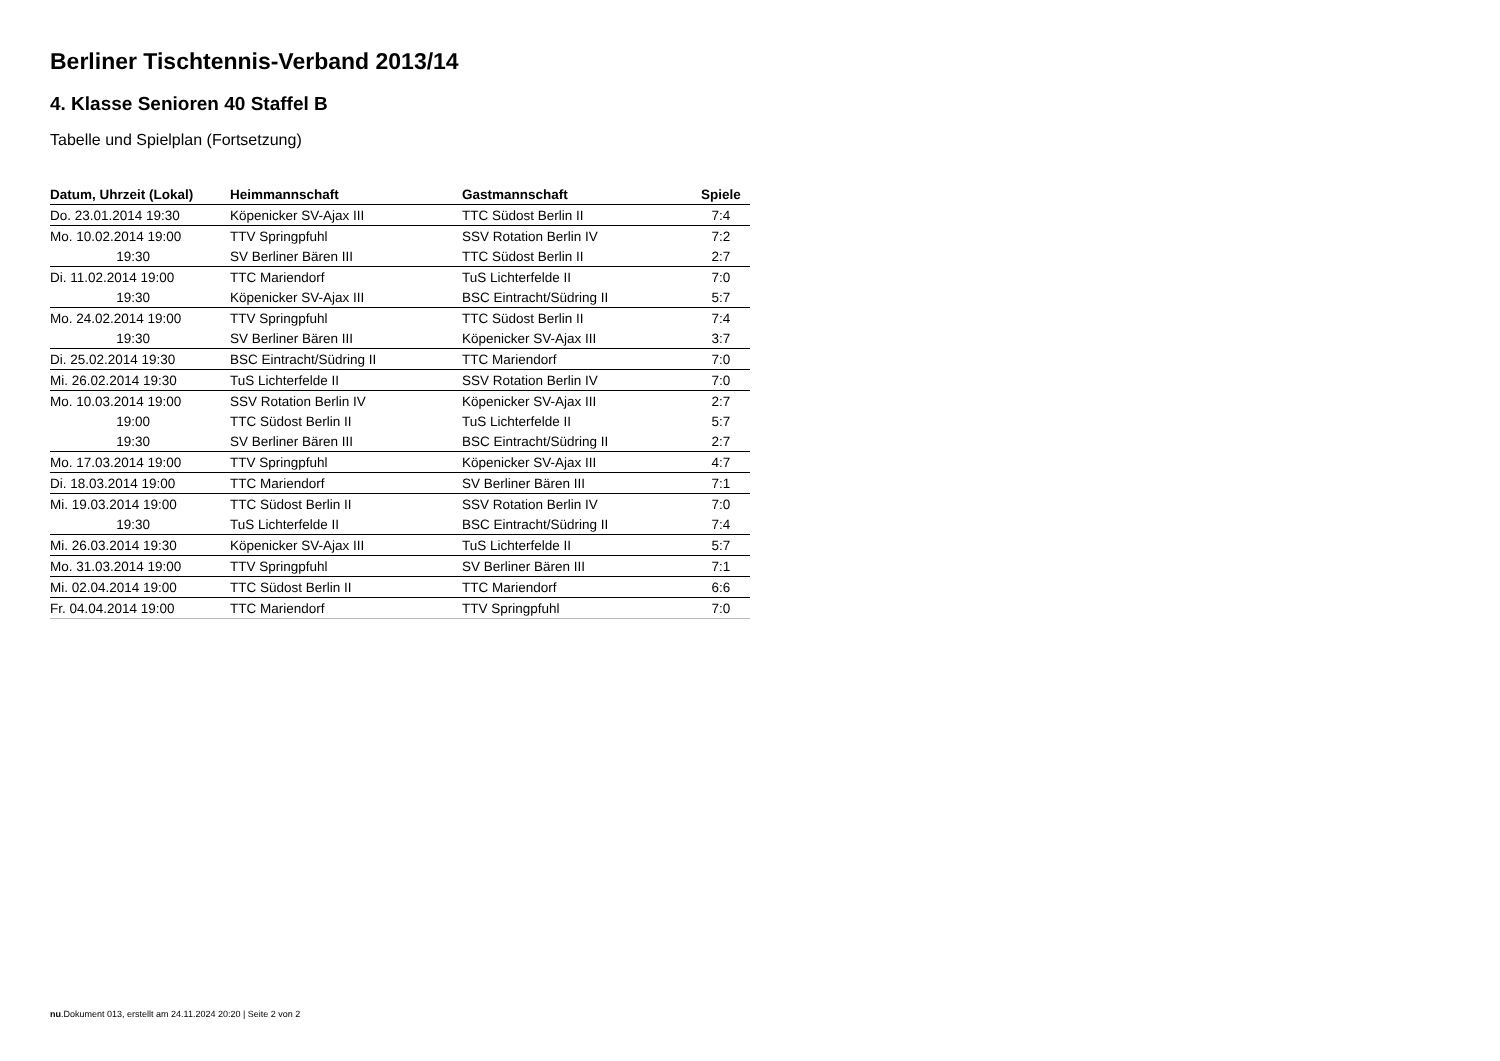Berliner Tischtennis-Verband 2013/14
4. Klasse Senioren 40 Staffel B
Tabelle und Spielplan (Fortsetzung)
| Datum, Uhrzeit (Lokal) | Heimmannschaft | Gastmannschaft | Spiele |
| --- | --- | --- | --- |
| Do. 23.01.2014 19:30 | Köpenicker SV-Ajax III | TTC Südost Berlin II | 7:4 |
| Mo. 10.02.2014 19:00 | TTV Springpfuhl | SSV Rotation Berlin IV | 7:2 |
| 19:30 | SV Berliner Bären III | TTC Südost Berlin II | 2:7 |
| Di. 11.02.2014 19:00 | TTC Mariendorf | TuS Lichterfelde II | 7:0 |
| 19:30 | Köpenicker SV-Ajax III | BSC Eintracht/Südring II | 5:7 |
| Mo. 24.02.2014 19:00 | TTV Springpfuhl | TTC Südost Berlin II | 7:4 |
| 19:30 | SV Berliner Bären III | Köpenicker SV-Ajax III | 3:7 |
| Di. 25.02.2014 19:30 | BSC Eintracht/Südring II | TTC Mariendorf | 7:0 |
| Mi. 26.02.2014 19:30 | TuS Lichterfelde II | SSV Rotation Berlin IV | 7:0 |
| Mo. 10.03.2014 19:00 | SSV Rotation Berlin IV | Köpenicker SV-Ajax III | 2:7 |
| 19:00 | TTC Südost Berlin II | TuS Lichterfelde II | 5:7 |
| 19:30 | SV Berliner Bären III | BSC Eintracht/Südring II | 2:7 |
| Mo. 17.03.2014 19:00 | TTV Springpfuhl | Köpenicker SV-Ajax III | 4:7 |
| Di. 18.03.2014 19:00 | TTC Mariendorf | SV Berliner Bären III | 7:1 |
| Mi. 19.03.2014 19:00 | TTC Südost Berlin II | SSV Rotation Berlin IV | 7:0 |
| 19:30 | TuS Lichterfelde II | BSC Eintracht/Südring II | 7:4 |
| Mi. 26.03.2014 19:30 | Köpenicker SV-Ajax III | TuS Lichterfelde II | 5:7 |
| Mo. 31.03.2014 19:00 | TTV Springpfuhl | SV Berliner Bären III | 7:1 |
| Mi. 02.04.2014 19:00 | TTC Südost Berlin II | TTC Mariendorf | 6:6 |
| Fr. 04.04.2014 19:00 | TTC Mariendorf | TTV Springpfuhl | 7:0 |
nu.Dokument 013, erstellt am 24.11.2024 20:20 | Seite 2 von 2